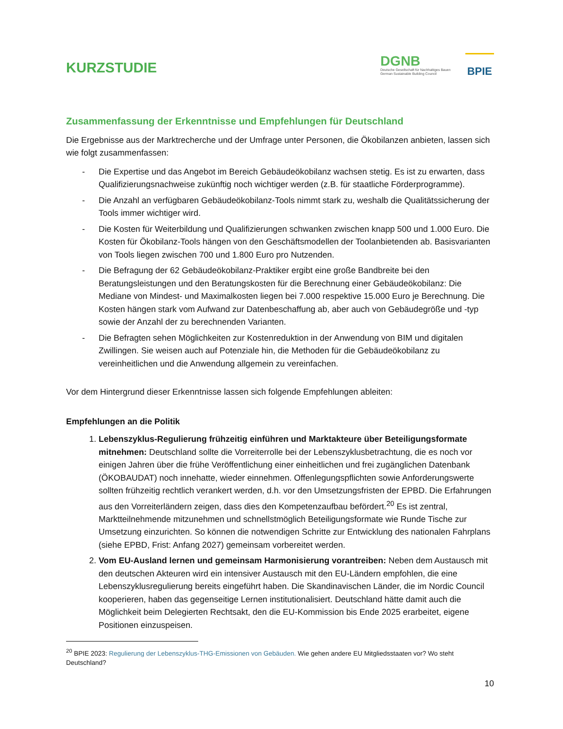KURZSTUDIE
DGNB
Deutsche Gesellschaft für Nachhaltiges Bauen
German Sustainable Building Council
BPIE
Zusammenfassung der Erkenntnisse und Empfehlungen für Deutschland
Die Ergebnisse aus der Marktrecherche und der Umfrage unter Personen, die Ökobilanzen anbieten, lassen sich wie folgt zusammenfassen:
- Die Expertise und das Angebot im Bereich Gebäudeökobilanz wachsen stetig. Es ist zu erwarten, dass Qualifizierungsnachweise zukünftig noch wichtiger werden (z.B. für staatliche Förderprogramme).
- Die Anzahl an verfügbaren Gebäudeökobilanz-Tools nimmt stark zu, weshalb die Qualitätssicherung der Tools immer wichtiger wird.
- Die Kosten für Weiterbildung und Qualifizierungen schwanken zwischen knapp 500 und 1.000 Euro. Die Kosten für Ökobilanz-Tools hängen von den Geschäftsmodellen der Toolanbietenden ab. Basisvarianten von Tools liegen zwischen 700 und 1.800 Euro pro Nutzenden.
- Die Befragung der 62 Gebäudeökobilanz-Praktiker ergibt eine große Bandbreite bei den Beratungsleistungen und den Beratungskosten für die Berechnung einer Gebäudeökobilanz: Die Mediane von Mindest- und Maximalkosten liegen bei 7.000 respektive 15.000 Euro je Berechnung. Die Kosten hängen stark vom Aufwand zur Datenbeschaffung ab, aber auch von Gebäudegröße und -typ sowie der Anzahl der zu berechnenden Varianten.
- Die Befragten sehen Möglichkeiten zur Kostenreduktion in der Anwendung von BIM und digitalen Zwillingen. Sie weisen auch auf Potenziale hin, die Methoden für die Gebäudeökobilanz zu vereinheitlichen und die Anwendung allgemein zu vereinfachen.
Vor dem Hintergrund dieser Erkenntnisse lassen sich folgende Empfehlungen ableiten:
Empfehlungen an die Politik
1. Lebenszyklus-Regulierung frühzeitig einführen und Marktakteure über Beteiligungsformate mitnehmen: Deutschland sollte die Vorreiterrolle bei der Lebenszyklusbetrachtung, die es noch vor einigen Jahren über die frühe Veröffentlichung einer einheitlichen und frei zugänglichen Datenbank (ÖKOBAUDAT) noch innehatte, wieder einnehmen. Offenlegungspflichten sowie Anforderungswerte sollten frühzeitig rechtlich verankert werden, d.h. vor den Umsetzungsfristen der EPBD. Die Erfahrungen aus den Vorreiterländern zeigen, dass dies den Kompetenzaufbau befördert.<sup>20</sup> Es ist zentral, Marktteilnehmende mitzunehmen und schnellstmöglich Beteiligungsformate wie Runde Tische zur Umsetzung einzurichten. So können die notwendigen Schritte zur Entwicklung des nationalen Fahrplans (siehe EPBD, Frist: Anfang 2027) gemeinsam vorbereitet werden.
2. Vom EU-Ausland lernen und gemeinsam Harmonisierung vorantreiben: Neben dem Austausch mit den deutschen Akteuren wird ein intensiver Austausch mit den EU-Ländern empfohlen, die eine Lebenszyklusregulierung bereits eingeführt haben. Die Skandinavischen Länder, die im Nordic Council kooperieren, haben das gegenseitige Lernen institutionalisiert. Deutschland hätte damit auch die Möglichkeit beim Delegierten Rechtsakt, den die EU-Kommission bis Ende 2025 erarbeitet, eigene Positionen einzuspeisen.
<sup>20</sup> BPIE 2023: Regulierung der Lebenszyklus-THG-Emissionen von Gebäuden. Wie gehen andere EU Mitgliedsstaaten vor? Wo steht Deutschland?
10